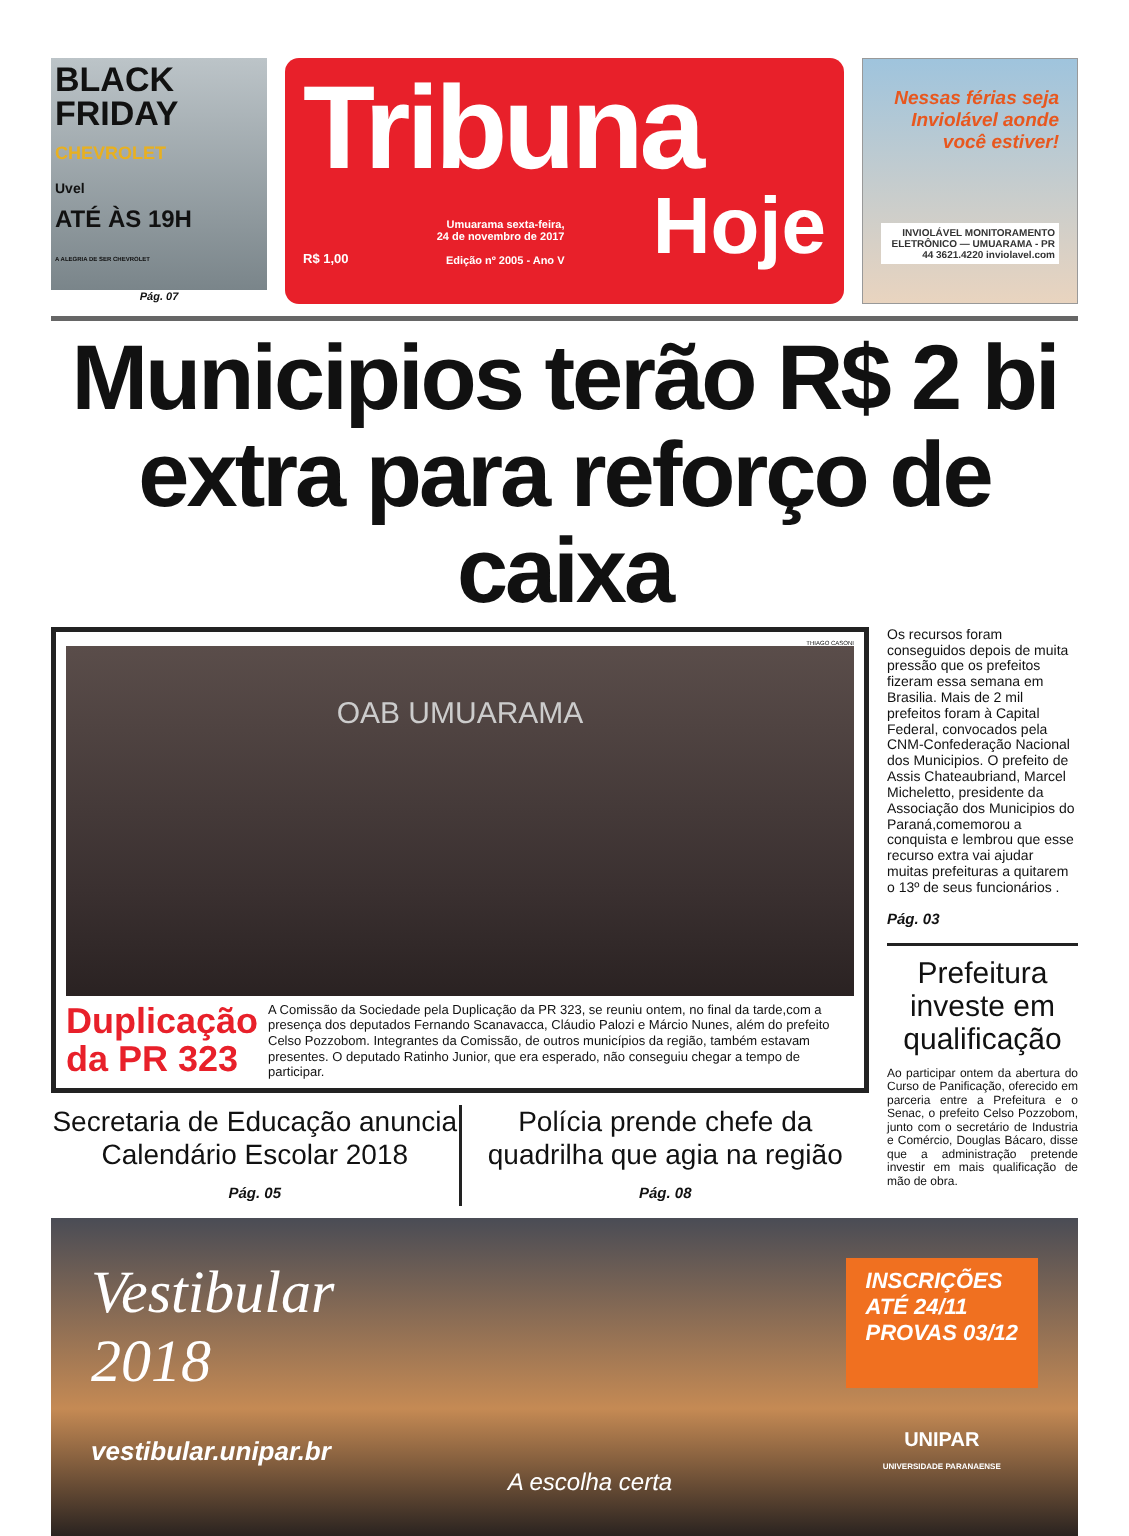BLACK FRIDAY
CHEVROLET
Uvel
ATÉ ÀS 19H
A ALEGRIA DE SER CHEVROLET
Pág. 07
Tribuna
R$ 1,00
Umuarama sexta-feira,
24 de novembro de 2017
Edição nº 2005 - Ano V
Hoje
Nessas férias seja Inviolável aonde você estiver!
INVIOLÁVEL MONITORAMENTO ELETRÔNICO — UMUARAMA - PR 44 3621.4220 inviolavel.com
Municipios terão R$ 2 bi extra para reforço de caixa
THIAGO CASONI
OAB UMUARAMA
Duplicação da PR 323
A Comissão da Sociedade pela Duplicação da PR 323, se reuniu ontem, no final da tarde,com a presença dos deputados Fernando Scanavacca, Cláudio Palozi e Márcio Nunes, além do prefeito Celso Pozzobom. Integrantes da Comissão, de outros municípios da região, também estavam presentes. O deputado Ratinho Junior, que era esperado, não conseguiu chegar a tempo de participar.
Secretaria de Educação anuncia Calendário Escolar 2018
Pág. 05
Polícia prende chefe da quadrilha que agia na região
Pág. 08
Os recursos foram conseguidos depois de muita pressão que os prefeitos fizeram essa semana em Brasilia. Mais de 2 mil prefeitos foram à Capital Federal, convocados pela CNM-Confederação Nacional dos Municipios. O prefeito de Assis Chateaubriand, Marcel Micheletto, presidente da Associação dos Municipios do Paraná,comemorou a conquista e lembrou que esse recurso extra vai ajudar muitas prefeituras a quitarem o 13º de seus funcionários .
Pág. 03
Prefeitura investe em qualificação
Ao participar ontem da abertura do Curso de Panificação, oferecido em parceria entre a Prefeitura e o Senac, o prefeito Celso Pozzobom, junto com o secretário de Industria e Comércio, Douglas Bácaro, disse que a administração pretende investir em mais qualificação de mão de obra.
Vestibular
2018
vestibular.unipar.br
A escolha certa
INSCRIÇÕES
ATÉ 24/11
PROVAS 03/12
UNIPAR
UNIVERSIDADE PARANAENSE